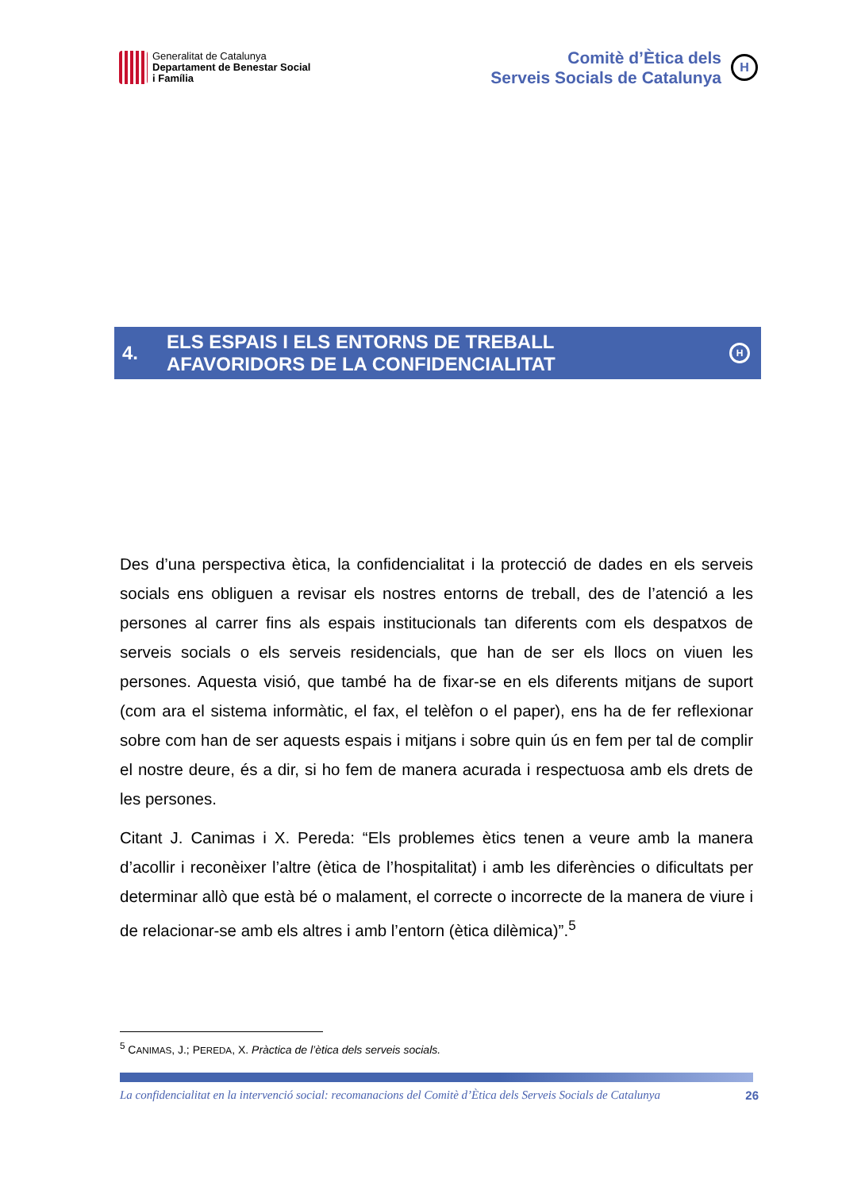Generalitat de Catalunya
Departament de Benestar Social
i Família
Comitè d’Ètica dels
Serveis Socials de Catalunya
H
4.
ELS ESPAIS I ELS ENTORNS DE TREBALL
AFAVORIDORS DE LA CONFIDENCIALITAT
H
Des d’una perspectiva ètica, la confidencialitat i la protecció de dades en els serveis socials ens obliguen a revisar els nostres entorns de treball, des de l’atenció a les persones al carrer fins als espais institucionals tan diferents com els despatxos de serveis socials o els serveis residencials, que han de ser els llocs on viuen les persones. Aquesta visió, que també ha de fixar-se en els diferents mitjans de suport (com ara el sistema informàtic, el fax, el telèfon o el paper), ens ha de fer reflexionar sobre com han de ser aquests espais i mitjans i sobre quin ús en fem per tal de complir el nostre deure, és a dir, si ho fem de manera acurada i respectuosa amb els drets de les persones.
Citant J. Canimas i X. Pereda: “Els problemes ètics tenen a veure amb la manera d’acollir i reconèixer l’altre (ètica de l’hospitalitat) i amb les diferències o dificultats per determinar allò que està bé o malament, el correcte o incorrecte de la manera de viure i de relacionar-se amb els altres i amb l’entorn (ètica dilèmica)”.<sup>5</sup>
<sup>5</sup> CANIMAS, J.; PEREDA, X. Pràctica de l’ètica dels serveis socials.
La confidencialitat en la intervenció social: recomanacions del Comitè d’Ètica dels Serveis Socials de Catalunya 26